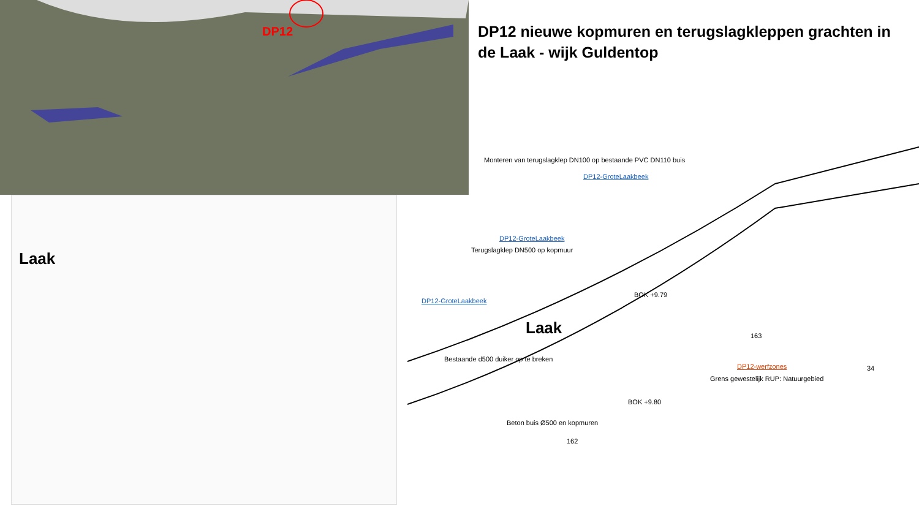DP12
DP12 nieuwe kopmuren en terugslagkleppen grachten in de Laak - wijk Guldentop
Laak
Monteren van terugslagklep DN100 op bestaande PVC DN110 buis
DP12-GroteLaakbeek
DP12-GroteLaakbeek
Terugslagklep DN500 op kopmuur
BOK +9.79
DP12-GroteLaakbeek
Laak
Bestaande d500 duiker op te breken
DP12-werfzones
Grens gewestelijk RUP: Natuurgebied
BOK +9.80
Beton buis Ø500 en kopmuren
162
163
34